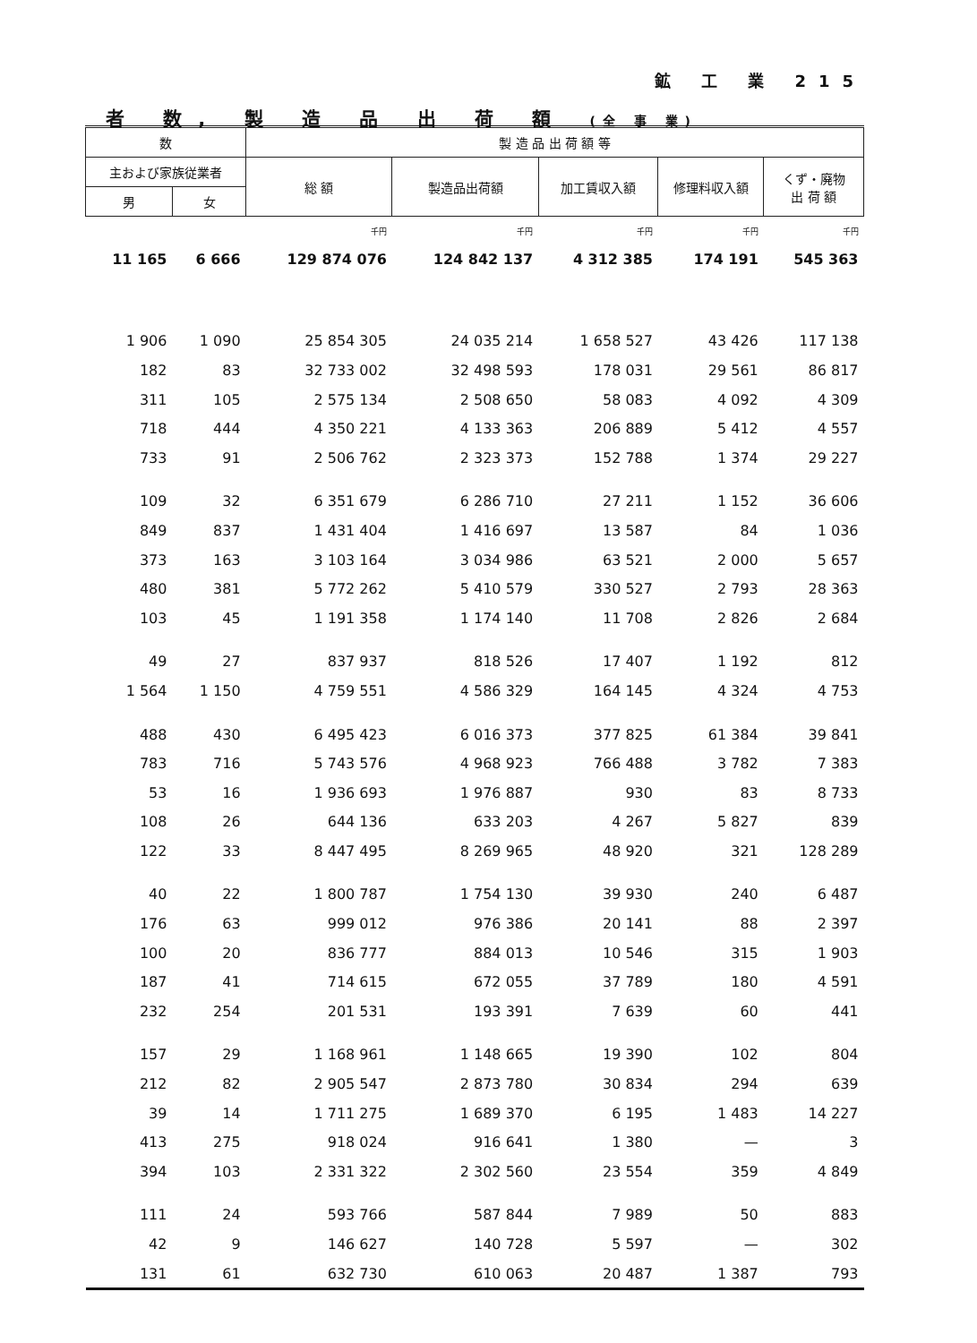鉱 工 業 215
者 数, 製 造 品 出 荷 額 (全 事 業)
| 数 | | 製 造 品 出 荷 額 等 | | | | |
| --- | --- | --- | --- | --- | --- | --- |
| 主および家族従業者 | | 総 額 | 製造品出荷額 | 加工賃収入額 | 修理料収入額 | くず・廃物 出 荷 額 |
| 男 | 女 | | | | | |
| | | 千円 | 千円 | 千円 | 千円 | 千円 |
| 11 165 | 6 666 | 129 874 076 | 124 842 137 | 4 312 385 | 174 191 | 545 363 |
| 1 906 | 1 090 | 25 854 305 | 24 035 214 | 1 658 527 | 43 426 | 117 138 |
| 182 | 83 | 32 733 002 | 32 498 593 | 178 031 | 29 561 | 86 817 |
| 311 | 105 | 2 575 134 | 2 508 650 | 58 083 | 4 092 | 4 309 |
| 718 | 444 | 4 350 221 | 4 133 363 | 206 889 | 5 412 | 4 557 |
| 733 | 91 | 2 506 762 | 2 323 373 | 152 788 | 1 374 | 29 227 |
| 109 | 32 | 6 351 679 | 6 286 710 | 27 211 | 1 152 | 36 606 |
| 849 | 837 | 1 431 404 | 1 416 697 | 13 587 | 84 | 1 036 |
| 373 | 163 | 3 103 164 | 3 034 986 | 63 521 | 2 000 | 5 657 |
| 480 | 381 | 5 772 262 | 5 410 579 | 330 527 | 2 793 | 28 363 |
| 103 | 45 | 1 191 358 | 1 174 140 | 11 708 | 2 826 | 2 684 |
| 49 | 27 | 837 937 | 818 526 | 17 407 | 1 192 | 812 |
| 1 564 | 1 150 | 4 759 551 | 4 586 329 | 164 145 | 4 324 | 4 753 |
| 488 | 430 | 6 495 423 | 6 016 373 | 377 825 | 61 384 | 39 841 |
| 783 | 716 | 5 743 576 | 4 968 923 | 766 488 | 3 782 | 7 383 |
| 53 | 16 | 1 936 693 | 1 976 887 | 930 | 83 | 8 733 |
| 108 | 26 | 644 136 | 633 203 | 4 267 | 5 827 | 839 |
| 122 | 33 | 8 447 495 | 8 269 965 | 48 920 | 321 | 128 289 |
| 40 | 22 | 1 800 787 | 1 754 130 | 39 930 | 240 | 6 487 |
| 176 | 63 | 999 012 | 976 386 | 20 141 | 88 | 2 397 |
| 100 | 20 | 836 777 | 884 013 | 10 546 | 315 | 1 903 |
| 187 | 41 | 714 615 | 672 055 | 37 789 | 180 | 4 591 |
| 232 | 254 | 201 531 | 193 391 | 7 639 | 60 | 441 |
| 157 | 29 | 1 168 961 | 1 148 665 | 19 390 | 102 | 804 |
| 212 | 82 | 2 905 547 | 2 873 780 | 30 834 | 294 | 639 |
| 39 | 14 | 1 711 275 | 1 689 370 | 6 195 | 1 483 | 14 227 |
| 413 | 275 | 918 024 | 916 641 | 1 380 | — | 3 |
| 394 | 103 | 2 331 322 | 2 302 560 | 23 554 | 359 | 4 849 |
| 111 | 24 | 593 766 | 587 844 | 7 989 | 50 | 883 |
| 42 | 9 | 146 627 | 140 728 | 5 597 | — | 302 |
| 131 | 61 | 632 730 | 610 063 | 20 487 | 1 387 | 793 |